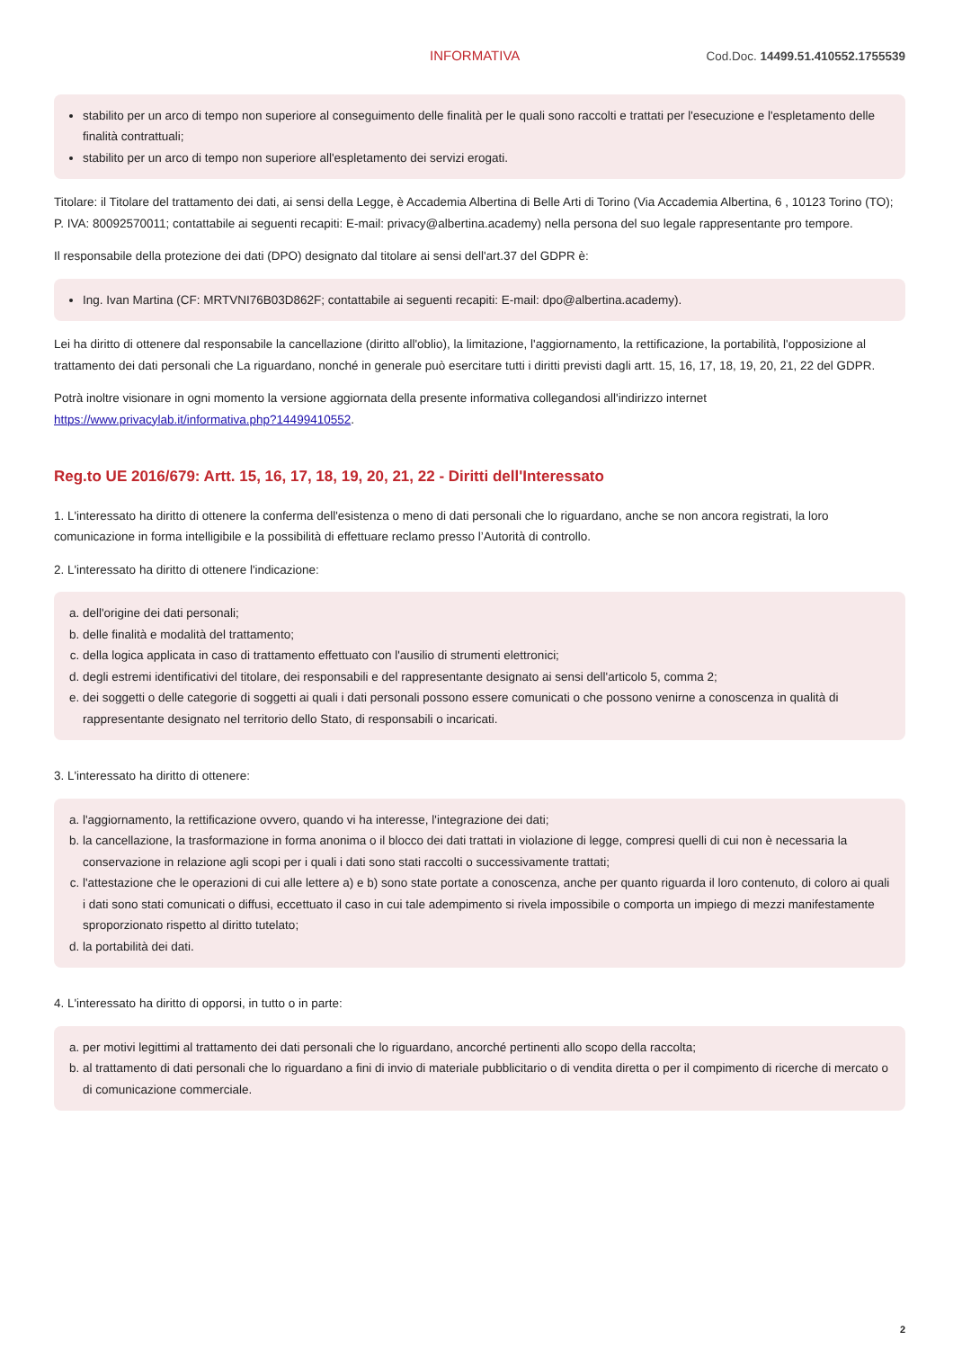INFORMATIVA Cod.Doc. 14499.51.410552.1755539
stabilito per un arco di tempo non superiore al conseguimento delle finalità per le quali sono raccolti e trattati per l'esecuzione e l'espletamento delle finalità contrattuali;
stabilito per un arco di tempo non superiore all'espletamento dei servizi erogati.
Titolare: il Titolare del trattamento dei dati, ai sensi della Legge, è Accademia Albertina di Belle Arti di Torino (Via Accademia Albertina, 6 , 10123 Torino (TO); P. IVA: 80092570011; contattabile ai seguenti recapiti: E-mail: privacy@albertina.academy) nella persona del suo legale rappresentante pro tempore.
Il responsabile della protezione dei dati (DPO) designato dal titolare ai sensi dell'art.37 del GDPR è:
Ing. Ivan Martina (CF: MRTVNI76B03D862F; contattabile ai seguenti recapiti: E-mail: dpo@albertina.academy).
Lei ha diritto di ottenere dal responsabile la cancellazione (diritto all'oblio), la limitazione, l'aggiornamento, la rettificazione, la portabilità, l'opposizione al trattamento dei dati personali che La riguardano, nonché in generale può esercitare tutti i diritti previsti dagli artt. 15, 16, 17, 18, 19, 20, 21, 22 del GDPR.
Potrà inoltre visionare in ogni momento la versione aggiornata della presente informativa collegandosi all'indirizzo internet https://www.privacylab.it/informativa.php?14499410552.
Reg.to UE 2016/679: Artt. 15, 16, 17, 18, 19, 20, 21, 22 - Diritti dell'Interessato
1. L'interessato ha diritto di ottenere la conferma dell'esistenza o meno di dati personali che lo riguardano, anche se non ancora registrati, la loro comunicazione in forma intelligibile e la possibilità di effettuare reclamo presso l’Autorità di controllo.
2. L'interessato ha diritto di ottenere l'indicazione:
a. dell'origine dei dati personali;
b. delle finalità e modalità del trattamento;
c. della logica applicata in caso di trattamento effettuato con l'ausilio di strumenti elettronici;
d. degli estremi identificativi del titolare, dei responsabili e del rappresentante designato ai sensi dell'articolo 5, comma 2;
e. dei soggetti o delle categorie di soggetti ai quali i dati personali possono essere comunicati o che possono venirne a conoscenza in qualità di rappresentante designato nel territorio dello Stato, di responsabili o incaricati.
3. L'interessato ha diritto di ottenere:
a. l'aggiornamento, la rettificazione ovvero, quando vi ha interesse, l'integrazione dei dati;
b. la cancellazione, la trasformazione in forma anonima o il blocco dei dati trattati in violazione di legge, compresi quelli di cui non è necessaria la conservazione in relazione agli scopi per i quali i dati sono stati raccolti o successivamente trattati;
c. l'attestazione che le operazioni di cui alle lettere a) e b) sono state portate a conoscenza, anche per quanto riguarda il loro contenuto, di coloro ai quali i dati sono stati comunicati o diffusi, eccettuato il caso in cui tale adempimento si rivela impossibile o comporta un impiego di mezzi manifestamente sproporzionato rispetto al diritto tutelato;
d. la portabilità dei dati.
4. L'interessato ha diritto di opporsi, in tutto o in parte:
a. per motivi legittimi al trattamento dei dati personali che lo riguardano, ancorché pertinenti allo scopo della raccolta;
b. al trattamento di dati personali che lo riguardano a fini di invio di materiale pubblicitario o di vendita diretta o per il compimento di ricerche di mercato o di comunicazione commerciale.
2